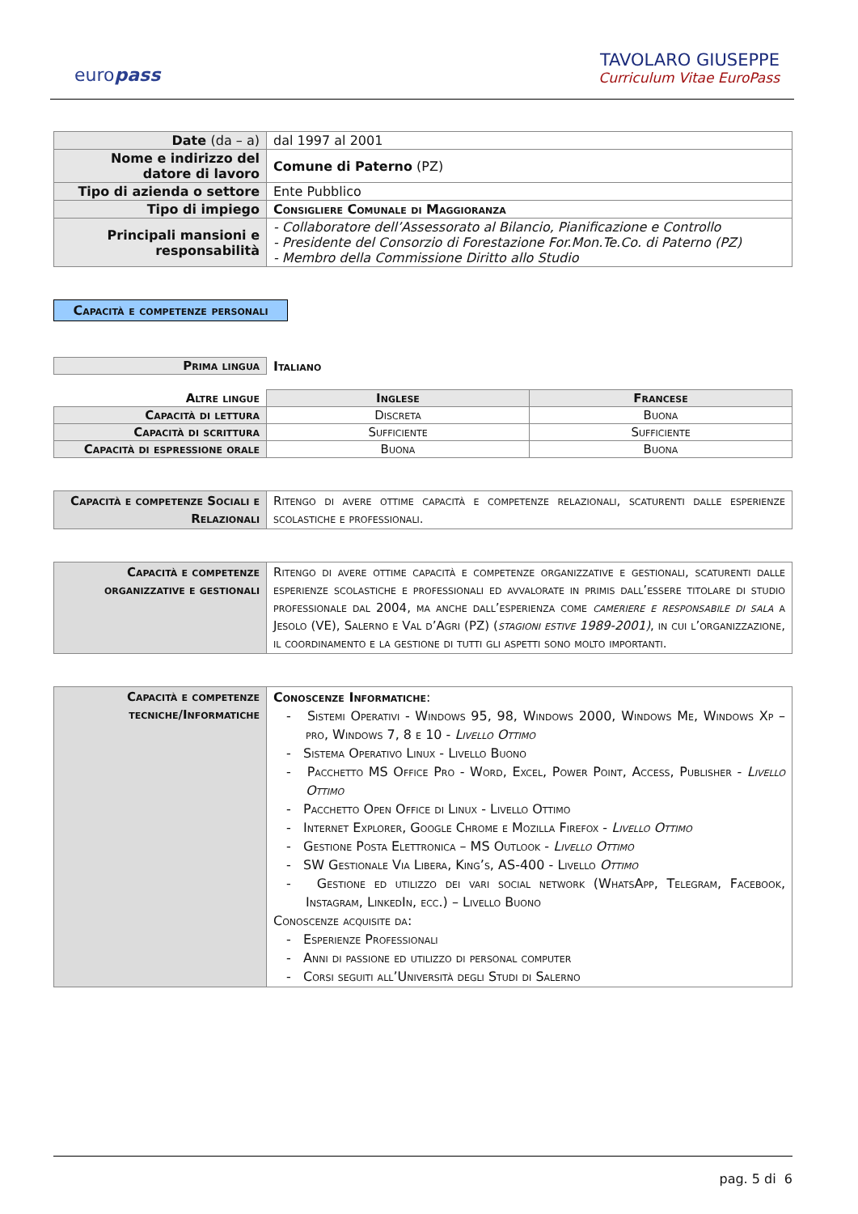europass
TAVOLARO GIUSEPPE
Curriculum Vitae EuroPass
| Date (da – a) | dal 1997 al 2001 |
| Nome e indirizzo del datore di lavoro | Comune di Paterno (PZ) |
| Tipo di azienda o settore | Ente Pubblico |
| Tipo di impiego | Consigliere Comunale di Maggioranza |
| Principali mansioni e responsabilità | - Collaboratore dell’Assessorato al Bilancio, Pianificazione e Controllo - Presidente del Consorzio di Forestazione For.Mon.Te.Co. di Paterno (PZ) - Membro della Commissione Diritto allo Studio |
Capacità e competenze personali
| Prima lingua | Italiano |
| Altre lingue | Inglese | Francese |
| Capacità di lettura | Discreta | Buona |
| Capacità di scrittura | Sufficiente | Sufficiente |
| Capacità di espressione orale | Buona | Buona |
| Capacità e competenze Sociali e Relazionali | Ritengo di avere ottime capacità e competenze relazionali, scaturenti dalle esperienze scolastiche e professionali. |
| Capacità e competenze organizzative e gestionali | Ritengo di avere ottime capacità e competenze organizzative e gestionali, scaturenti dalle esperienze scolastiche e professionali ed avvalorate in primis dall’essere titolare di studio professionale dal 2004, ma anche dall’esperienza come cameriere e responsabile di sala a Jesolo (VE), Salerno e Val d’Agri (PZ) ( stagioni estive 1989-2001) , in cui l’organizzazione, il coordinamento e la gestione di tutti gli aspetti sono molto importanti. |
| Capacità e competenze tecniche/Informatiche | Conoscenze Informatiche : - Sistemi Operativi - Windows 95, 98, Windows 2000, Windows Me, Windows Xp – pro, Windows 7, 8 e 10 - Livello Ottimo - Sistema Operativo Linux - Livello Buono - Pacchetto MS Office Pro - Word, Excel, Power Point, Access, Publisher - Livello Ottimo - Pacchetto Open Office di Linux - Livello Ottimo - Internet Explorer, Google Chrome e Mozilla Firefox - Livello Ottimo - Gestione Posta Elettronica – MS Outlook - Livello Ottimo - SW Gestionale Via Libera, King’s, AS-400 - Livello Ottimo - Gestione ed utilizzo dei vari social network (WhatsApp, Telegram, Facebook, Instagram, LinkedIn, ecc.) – Livello Buono Conoscenze acquisite da: - Esperienze Professionali - Anni di passione ed utilizzo di personal computer - Corsi seguiti all’Università degli Studi di Salerno |
pag. 5 di 6